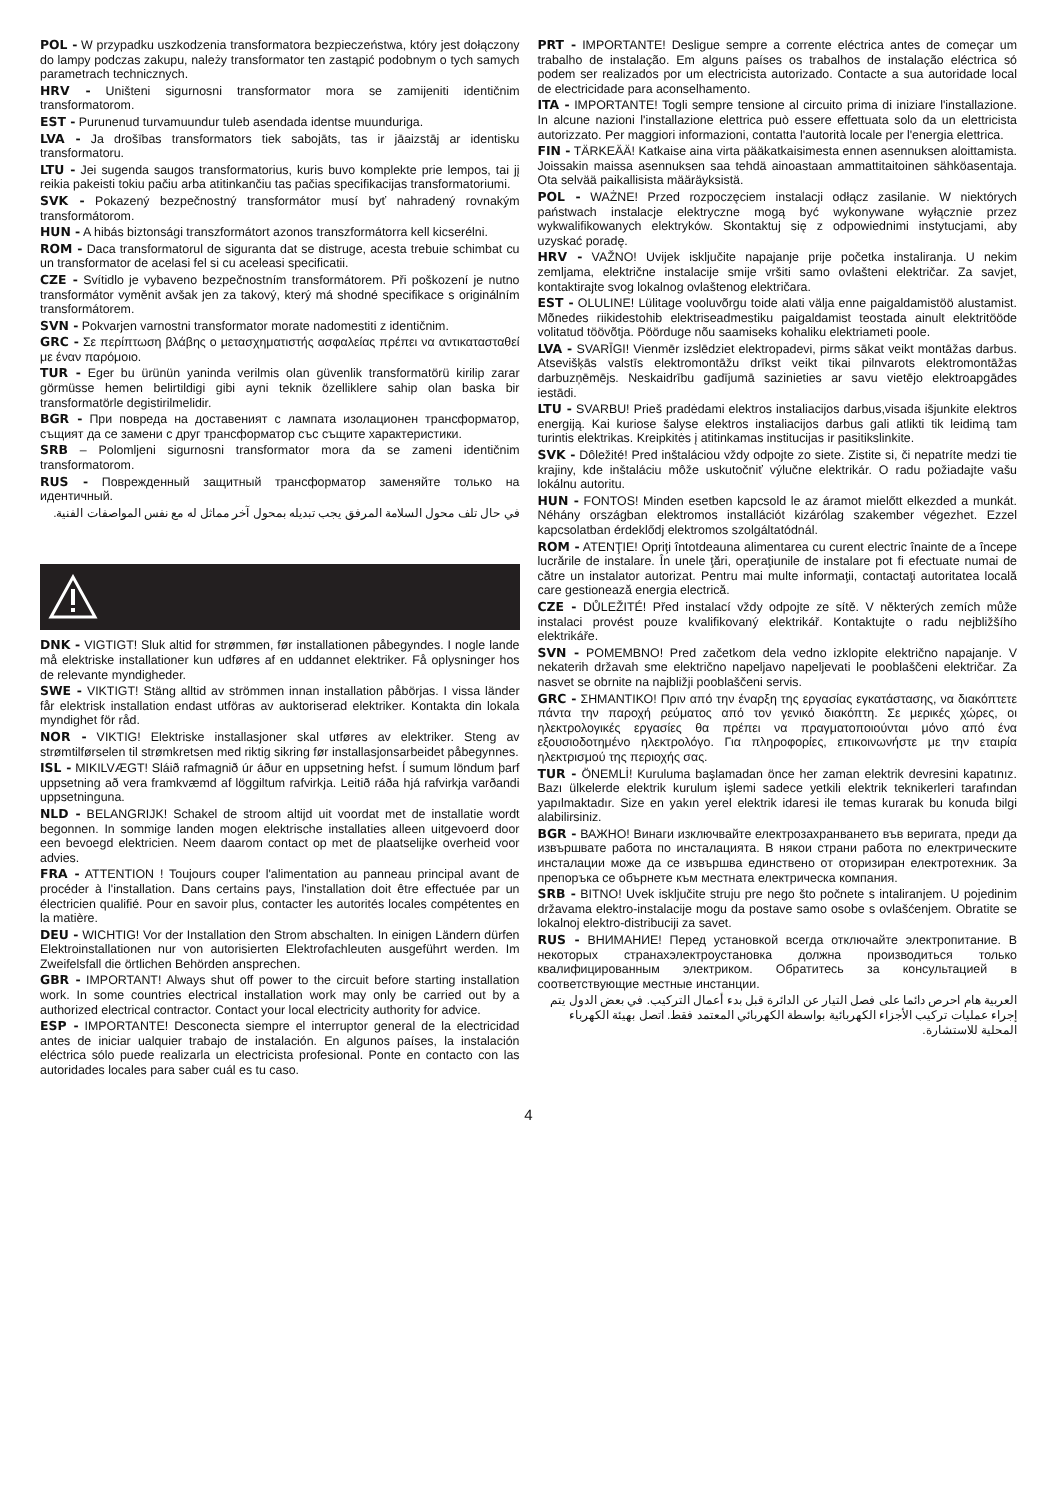POL - W przypadku uszkodzenia transformatora bezpieczeństwa, który jest dołączony do lampy podczas zakupu, należy transformator ten zastąpić podobnym o tych samych parametrach technicznych.
HRV - Uništeni sigurnosni transformator mora se zamijeniti identičnim transformatorom.
EST - Purunenud turvamuundur tuleb asendada identse muunduriga.
LVA - Ja drošības transformators tiek sabojāts, tas ir jāaizstāj ar identisku transformatoru.
LTU - Jei sugenda saugos transformatorius, kuris buvo komplekte prie lempos, tai jį reikia pakeisti tokiu pačiu arba atitinkančiu tas pačias specifikacijas transformatoriumi.
SVK - Pokazený bezpečnostný transformátor musí byť nahradený rovnakým transformátorom.
HUN - A hibás biztonsági transzformátort azonos transzformátorra kell kicserélni.
ROM - Daca transformatorul de siguranta dat se distruge, acesta trebuie schimbat cu un transformator de acelasi fel si cu aceleasi specificatii.
CZE - Svítidlo je vybaveno bezpečnostním transformátorem. Při poškození je nutno transformátor vyměnit avšak jen za takový, který má shodné specifikace s originálním transformátorem.
SVN - Pokvarjen varnostni transformator morate nadomestiti z identičnim.
GRC - Σε περίπτωση βλάβης ο μετασχηματιστής ασφαλείας πρέπει να αντικατασταθεί με έναν παρόμοιο.
TUR - Eger bu ürünün yaninda verilmis olan güvenlik transformatörü kirilip zarar görmüsse hemen belirtildigi gibi ayni teknik özelliklere sahip olan baska bir transformatörle degistirilmelidir.
BGR - При повреда на доставеният с лампата изолационен трансформатор, същият да се замени с друг трансформатор със същите характеристики.
SRB – Polomljeni sigurnosni transformator mora da se zameni identičnim transformatorom.
RUS - Поврежденный защитный трансформатор заменяйте только на идентичный.
في حال تلف محول السلامة المرفق يجب تبديله بمحول آخر مماثل له مع نفس المواصفات الفنية.
DNK - VIGTIGT! Sluk altid for strømmen, før installationen påbegyndes. I nogle lande må elektriske installationer kun udføres af en uddannet elektriker. Få oplysninger hos de relevante myndigheder.
SWE - VIKTIGT! Stäng alltid av strömmen innan installation påbörjas. I vissa länder får elektrisk installation endast utföras av auktoriserad elektriker. Kontakta din lokala myndighet för råd.
NOR - VIKTIG! Elektriske installasjoner skal utføres av elektriker. Steng av strømtilførselen til strømkretsen med riktig sikring før installasjonsarbeidet påbegynnes.
ISL - MIKILVÆGT! Sláið rafmagnið úr áður en uppsetning hefst. Í sumum löndum þarf uppsetning að vera framkvæmd af löggiltum rafvirkja. Leitið ráða hjá rafvirkja varðandi uppsetninguna.
NLD - BELANGRIJK! Schakel de stroom altijd uit voordat met de installatie wordt begonnen. In sommige landen mogen elektrische installaties alleen uitgevoerd door een bevoegd elektricien. Neem daarom contact op met de plaatselijke overheid voor advies.
FRA - ATTENTION ! Toujours couper l'alimentation au panneau principal avant de procéder à l'installation. Dans certains pays, l'installation doit être effectuée par un électricien qualifié. Pour en savoir plus, contacter les autorités locales compétentes en la matière.
DEU - WICHTIG! Vor der Installation den Strom abschalten. In einigen Ländern dürfen Elektroinstallationen nur von autorisierten Elektrofachleuten ausgeführt werden. Im Zweifelsfall die örtlichen Behörden ansprechen.
GBR - IMPORTANT! Always shut off power to the circuit before starting installation work. In some countries electrical installation work may only be carried out by a authorized electrical contractor. Contact your local electricity authority for advice.
ESP - IMPORTANTE! Desconecta siempre el interruptor general de la electricidad antes de iniciar ualquier trabajo de instalación. En algunos países, la instalación eléctrica sólo puede realizarla un electricista profesional. Ponte en contacto con las autoridades locales para saber cuál es tu caso.
PRT - IMPORTANTE! Desligue sempre a corrente eléctrica antes de começar um trabalho de instalação. Em alguns países os trabalhos de instalação eléctrica só podem ser realizados por um electricista autorizado. Contacte a sua autoridade local de electricidade para aconselhamento.
ITA - IMPORTANTE! Togli sempre tensione al circuito prima di iniziare l'installazione. In alcune nazioni l'installazione elettrica può essere effettuata solo da un elettricista autorizzato. Per maggiori informazioni, contatta l'autorità locale per l'energia elettrica.
FIN - TÄRKEÄÄ! Katkaise aina virta pääkatkaisimesta ennen asennuksen aloittamista. Joissakin maissa asennuksen saa tehdä ainoastaan ammattitaitoinen sähköasentaja. Ota selvää paikallisista määräyksistä.
POL - WAŻNE! Przed rozpoczęciem instalacji odłącz zasilanie. W niektórych państwach instalacje elektryczne mogą być wykonywane wyłącznie przez wykwalifikowanych elektryków. Skontaktuj się z odpowiednimi instytucjami, aby uzyskać poradę.
HRV - VAŽNO! Uvijek isključite napajanje prije početka instaliranja. U nekim zemljama, električne instalacije smije vršiti samo ovlašteni električar. Za savjet, kontaktirajte svog lokalnog ovlaštenog električara.
EST - OLULINE! Lülitage vooluvõrgu toide alati välja enne paigaldamistöö alustamist. Mõnedes riikidestohib elektriseadmestiku paigaldamist teostada ainult elektritööde volitatud töövõtja. Pöörduge nõu saamiseks kohaliku elektriameti poole.
LVA - SVARĪGI! Vienmēr izslēdziet elektropadevi, pirms sākat veikt montāžas darbus. Atsevišķās valstīs elektromontāžu drīkst veikt tikai pilnvarots elektromontāžas darbuzņēmējs. Neskaidrību gadījumā sazinieties ar savu vietējo elektroapgādes iestādi.
LTU - SVARBU! Prieš pradėdami elektros instaliacijos darbus,visada išjunkite elektros energiją. Kai kuriose šalyse elektros instaliacijos darbus gali atlikti tik leidimą tam turintis elektrikas. Kreipkitės į atitinkamas institucijas ir pasitikslinkite.
SVK - Dôležité! Pred inštaláciou vždy odpojte zo siete. Zistite si, či nepatríte medzi tie krajiny, kde inštaláciu môže uskutočniť výlučne elektrikár. O radu požiadajte vašu lokálnu autoritu.
HUN - FONTOS! Minden esetben kapcsold le az áramot mielőtt elkezded a munkát. Néhány országban elektromos installációt kizárólag szakember végezhet. Ezzel kapcsolatban érdeklődj elektromos szolgáltatódnál.
ROM - ATENŢIE! Opriţi întotdeauna alimentarea cu curent electric înainte de a începe lucrările de instalare. În unele ţări, operaţiunile de instalare pot fi efectuate numai de către un instalator autorizat. Pentru mai multe informaţii, contactaţi autoritatea locală care gestionează energia electrică.
CZE - DŮLEŽITÉ! Před instalací vždy odpojte ze sítě. V některých zemích může instalaci provést pouze kvalifikovaný elektrikář. Kontaktujte o radu nejbližšího elektrikáře.
SVN - POMEMBNO! Pred začetkom dela vedno izklopite električno napajanje. V nekaterih državah sme električno napeljavo napeljevati le pooblaščeni električar. Za nasvet se obrnite na najbližji pooblaščeni servis.
GRC - ΣΗΜΑΝΤΙΚΟ! Πριν από την έναρξη της εργασίας εγκατάστασης, να διακόπτετε πάντα την παροχή ρεύματος από τον γενικό διακόπτη. Σε μερικές χώρες, οι ηλεκτρολογικές εργασίες θα πρέπει να πραγματοποιούνται μόνο από ένα εξουσιοδοτημένο ηλεκτρολόγο. Για πληροφορίες, επικοινωνήστε με την εταιρία ηλεκτρισμού της περιοχής σας.
TUR - ÖNEMLİ! Kuruluma başlamadan önce her zaman elektrik devresini kapatınız. Bazı ülkelerde elektrik kurulum işlemi sadece yetkili elektrik teknikerleri tarafından yapılmaktadır. Size en yakın yerel elektrik idaresi ile temas kurarak bu konuda bilgi alabilirsiniz.
BGR - ВАЖНО! Винаги изключвайте електрозахранването във веригата, преди да извършвате работа по инсталацията. В някои страни работа по електрическите инсталации може да се извършва единствено от оторизиран електротехник. За препоръка се обърнете към местната електрическа компания.
SRB - BITNO! Uvek isključite struju pre nego što počnete s intaliranjem. U pojedinim državama elektro-instalacije mogu da postave samo osobe s ovlašćenjem. Obratite se lokalnoj elektro-distribuciji za savet.
RUS - ВНИМАНИЕ! Перед установкой всегда отключайте электропитание. В некоторых странахэлектроустановка должна производиться только квалифицированным электриком. Обратитесь за консультацией в соответствующие местные инстанции.
العربية هام احرص دائما على فصل التيار عن الدائرة قبل بدء أعمال التركيب. في بعض الدول يتم إجراء عمليات تركيب الأجزاء الكهربائية بواسطة الكهربائي المعتمد فقط. اتصل بهيئة الكهرباء المحلية للاستشارة.
4